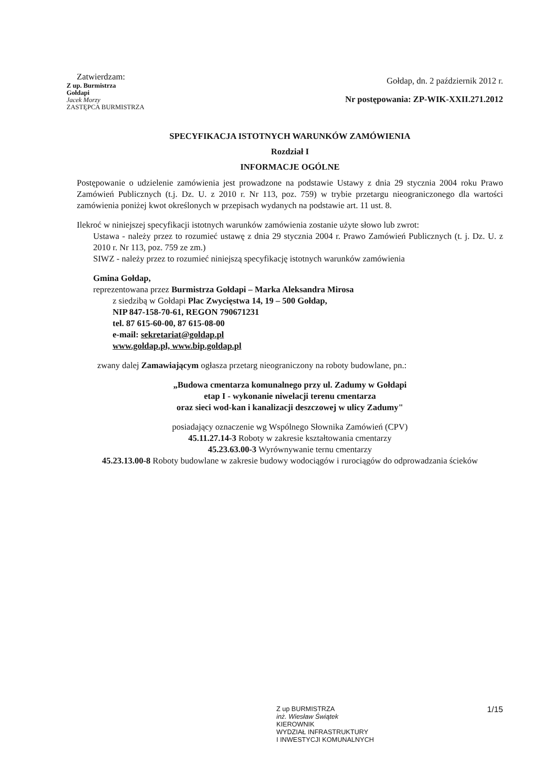Zatwierdzam:
Z up. Burmistrza
Gołdapi
Jacek Morzy
ZASTĘPCA BURMISTRZA
Gołdap, dn. 2 październik 2012 r.
Nr postępowania: ZP-WIK-XXII.271.2012
SPECYFIKACJA ISTOTNYCH WARUNKÓW ZAMÓWIENIA
Rozdział I
INFORMACJE OGÓLNE
Postępowanie o udzielenie zamówienia jest prowadzone na podstawie Ustawy z dnia 29 stycznia 2004 roku Prawo Zamówień Publicznych (t.j. Dz. U. z 2010 r. Nr 113, poz. 759) w trybie przetargu nieograniczonego dla wartości zamówienia poniżej kwot określonych w przepisach wydanych na podstawie art. 11 ust. 8.
Ilekroć w niniejszej specyfikacji istotnych warunków zamówienia zostanie użyte słowo lub zwrot:
Ustawa - należy przez to rozumieć ustawę z dnia 29 stycznia 2004 r. Prawo Zamówień Publicznych (t. j. Dz. U. z 2010 r. Nr 113, poz. 759 ze zm.)
SIWZ - należy przez to rozumieć niniejszą specyfikację istotnych warunków zamówienia
Gmina Gołdap,
reprezentowana przez Burmistrza Gołdapi – Marka Aleksandra Mirosa
z siedzibą w Gołdapi Plac Zwycięstwa 14, 19 – 500 Gołdap,
NIP 847-158-70-61, REGON 790671231
tel. 87 615-60-00, 87 615-08-00
e-mail: sekretariat@goldap.pl
www.goldap.pl, www.bip.goldap.pl
zwany dalej Zamawiającym ogłasza przetarg nieograniczony na roboty budowlane, pn.:
„Budowa cmentarza komunalnego przy ul. Zadumy w Gołdapi
etap I - wykonanie niwelacji terenu cmentarza
oraz sieci wod-kan i kanalizacji deszczowej w ulicy Zadumy"
posiadający oznaczenie wg Wspólnego Słownika Zamówień (CPV)
45.11.27.14-3 Roboty w zakresie kształtowania cmentarzy
45.23.63.00-3 Wyrównywanie ternu cmentarzy
45.23.13.00-8 Roboty budowlane w zakresie budowy wodociągów i rurociągów do odprowadzania ścieków
Z up BURMISTRZA
inż. Wiesław Świątek
KIEROWNIK
WYDZIAŁ INFRASTRUKTURY
I INWESTYCJI KOMUNALNYCH
1/15